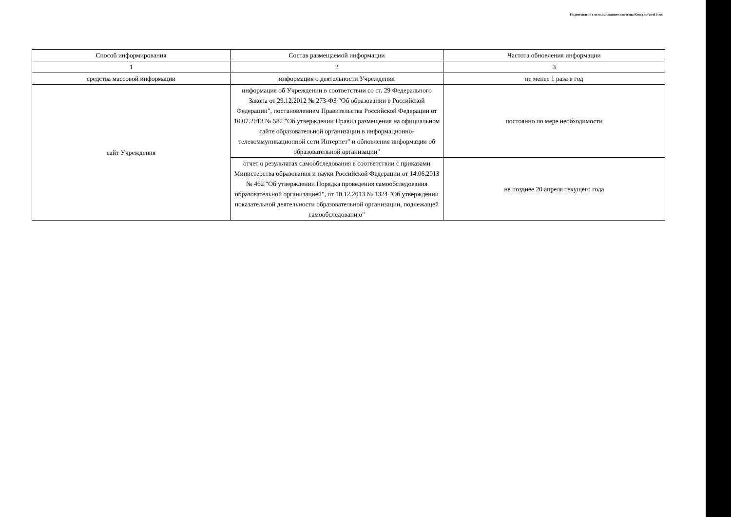Подготовлено с использованием системы КонсультантПлюс
| Способ информирования | Состав размещаемой информации | Частота обновления информации |
| --- | --- | --- |
| 1 | 2 | 3 |
| средства массовой информации | информация о деятельности Учреждения | не менее 1 раза в год |
| сайт Учреждения | информация об Учреждении в соответствии со ст. 29 Федерального Закона от 29.12.2012 № 273-ФЗ "Об образовании в Российской Федерации", постановлением Правительства Российской Федерации от 10.07.2013 № 582 "Об утверждении Правил размещения на официальном сайте образовательной организации в информационно-телекоммуникационной сети Интернет" и обновления информации об образовательной организации" | постоянно по мере необходимости |
| | отчет о результатах самообследования в соответствии с приказами Министерства образования и науки Российской Федерации от 14.06.2013 № 462 "Об утверждении Порядка проведения самообследования образовательной организацией", от 10.12.2013 № 1324 "Об утверждении показательной деятельности образовательной организации, подлежащей самообследованию" | не позднее 20 апреля текущего года |